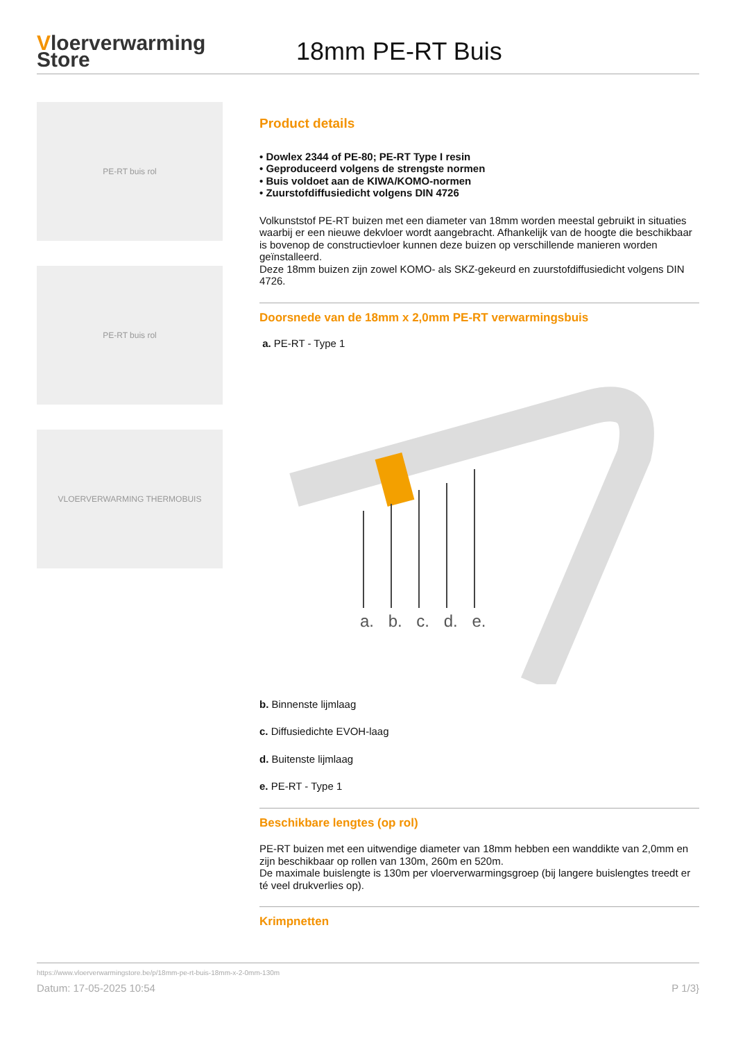Vloerverwarming
Store
18mm PE-RT Buis
PE-RT buis rol
PE-RT buis rol
VLOERVERWARMING THERMOBUIS
Product details
• Dowlex 2344 of PE-80; PE-RT Type I resin
• Geproduceerd volgens de strengste normen
• Buis voldoet aan de KIWA/KOMO-normen
• Zuurstofdiffusiedicht volgens DIN 4726
Volkunststof PE-RT buizen met een diameter van 18mm worden meestal gebruikt in situaties waarbij er een nieuwe dekvloer wordt aangebracht. Afhankelijk van de hoogte die beschikbaar is bovenop de constructievloer kunnen deze buizen op verschillende manieren worden geïnstalleerd.
Deze 18mm buizen zijn zowel KOMO- als SKZ-gekeurd en zuurstofdiffusiedicht volgens DIN 4726.
Doorsnede van de 18mm x 2,0mm PE-RT verwarmingsbuis
a. PE-RT - Type 1
a. b. c. d. e.
b. Binnenste lijmlaag
c. Diffusiedichte EVOH-laag
d. Buitenste lijmlaag
e. PE-RT - Type 1
Beschikbare lengtes (op rol)
PE-RT buizen met een uitwendige diameter van 18mm hebben een wanddikte van 2,0mm en zijn beschikbaar op rollen van 130m, 260m en 520m.
De maximale buislengte is 130m per vloerverwarmingsgroep (bij langere buislengtes treedt er té veel drukverlies op).
Krimpnetten
https://www.vloerverwarmingstore.be/p/18mm-pe-rt-buis-18mm-x-2-0mm-130m
Datum: 17-05-2025 10:54 P 1/3}